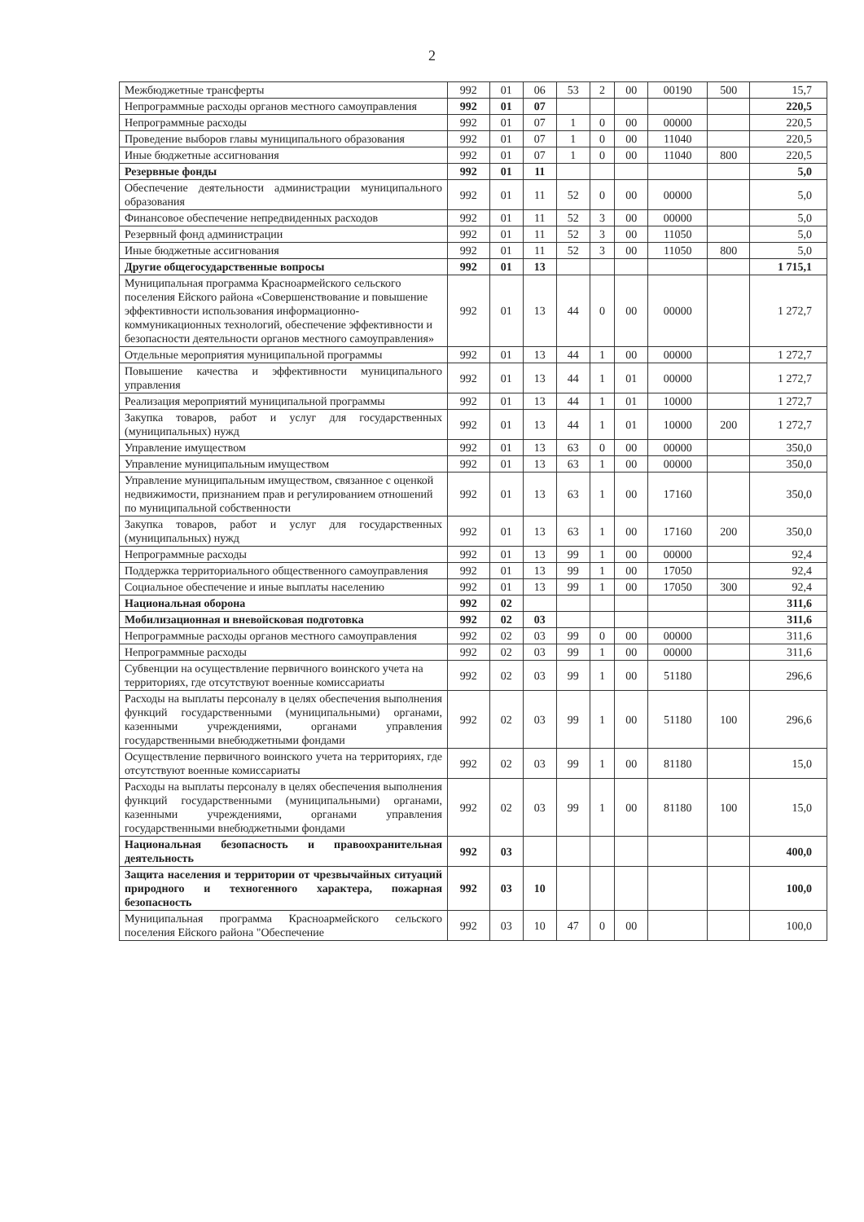2
| Межбюджетные трансферты | 992 | 01 | 06 | 53 | 2 | 00 | 00190 | 500 | 15,7 |
| Непрограммные расходы органов местного самоуправления | 992 | 01 | 07 | | | | | | 220,5 |
| Непрограммные расходы | 992 | 01 | 07 | 1 | 0 | 00 | 00000 | | 220,5 |
| Проведение выборов главы муниципального образования | 992 | 01 | 07 | 1 | 0 | 00 | 11040 | | 220,5 |
| Иные бюджетные ассигнования | 992 | 01 | 07 | 1 | 0 | 00 | 11040 | 800 | 220,5 |
| Резервные фонды | 992 | 01 | 11 | | | | | | 5,0 |
| Обеспечение деятельности администрации муниципального образования | 992 | 01 | 11 | 52 | 0 | 00 | 00000 | | 5,0 |
| Финансовое обеспечение непредвиденных расходов | 992 | 01 | 11 | 52 | 3 | 00 | 00000 | | 5,0 |
| Резервный фонд администрации | 992 | 01 | 11 | 52 | 3 | 00 | 11050 | | 5,0 |
| Иные бюджетные ассигнования | 992 | 01 | 11 | 52 | 3 | 00 | 11050 | 800 | 5,0 |
| Другие общегосударственные вопросы | 992 | 01 | 13 | | | | | | 1 715,1 |
| Муниципальная программа Красноармейского сельского поселения Ейского района «Совершенствование и повышение эффективности использования информационно- коммуникационных технологий, обеспечение эффективности и безопасности деятельности органов местного самоуправления» | 992 | 01 | 13 | 44 | 0 | 00 | 00000 | | 1 272,7 |
| Отдельные мероприятия муниципальной программы | 992 | 01 | 13 | 44 | 1 | 00 | 00000 | | 1 272,7 |
| Повышение качества и эффективности муниципального управления | 992 | 01 | 13 | 44 | 1 | 01 | 00000 | | 1 272,7 |
| Реализация мероприятий муниципальной программы | 992 | 01 | 13 | 44 | 1 | 01 | 10000 | | 1 272,7 |
| Закупка товаров, работ и услуг для государственных (муниципальных) нужд | 992 | 01 | 13 | 44 | 1 | 01 | 10000 | 200 | 1 272,7 |
| Управление имуществом | 992 | 01 | 13 | 63 | 0 | 00 | 00000 | | 350,0 |
| Управление муниципальным имуществом | 992 | 01 | 13 | 63 | 1 | 00 | 00000 | | 350,0 |
| Управление муниципальным имуществом, связанное с оценкой недвижимости, признанием прав и регулированием отношений по муниципальной собственности | 992 | 01 | 13 | 63 | 1 | 00 | 17160 | | 350,0 |
| Закупка товаров, работ и услуг для государственных (муниципальных) нужд | 992 | 01 | 13 | 63 | 1 | 00 | 17160 | 200 | 350,0 |
| Непрограммные расходы | 992 | 01 | 13 | 99 | 1 | 00 | 00000 | | 92,4 |
| Поддержка территориального общественного самоуправления | 992 | 01 | 13 | 99 | 1 | 00 | 17050 | | 92,4 |
| Социальное обеспечение и иные выплаты населению | 992 | 01 | 13 | 99 | 1 | 00 | 17050 | 300 | 92,4 |
| Национальная оборона | 992 | 02 | | | | | | | 311,6 |
| Мобилизационная и вневойсковая подготовка | 992 | 02 | 03 | | | | | | 311,6 |
| Непрограммные расходы органов местного самоуправления | 992 | 02 | 03 | 99 | 0 | 00 | 00000 | | 311,6 |
| Непрограммные расходы | 992 | 02 | 03 | 99 | 1 | 00 | 00000 | | 311,6 |
| Субвенции на осуществление первичного воинского учета на территориях, где отсутствуют военные комиссариаты | 992 | 02 | 03 | 99 | 1 | 00 | 51180 | | 296,6 |
| Расходы на выплаты персоналу в целях обеспечения выполнения функций государственными (муниципальными) органами, казенными учреждениями, органами управления государственными внебюджетными фондами | 992 | 02 | 03 | 99 | 1 | 00 | 51180 | 100 | 296,6 |
| Осуществление первичного воинского учета на территориях, где отсутствуют военные комиссариаты | 992 | 02 | 03 | 99 | 1 | 00 | 81180 | | 15,0 |
| Расходы на выплаты персоналу в целях обеспечения выполнения функций государственными (муниципальными) органами, казенными учреждениями, органами управления государственными внебюджетными фондами | 992 | 02 | 03 | 99 | 1 | 00 | 81180 | 100 | 15,0 |
| Национальная безопасность и правоохранительная деятельность | 992 | 03 | | | | | | | 400,0 |
| Защита населения и территории от чрезвычайных ситуаций природного и техногенного характера, пожарная безопасность | 992 | 03 | 10 | | | | | | 100,0 |
| Муниципальная программа Красноармейского сельского поселения Ейского района "Обеспечение | 992 | 03 | 10 | 47 | 0 | 00 | | | 100,0 |